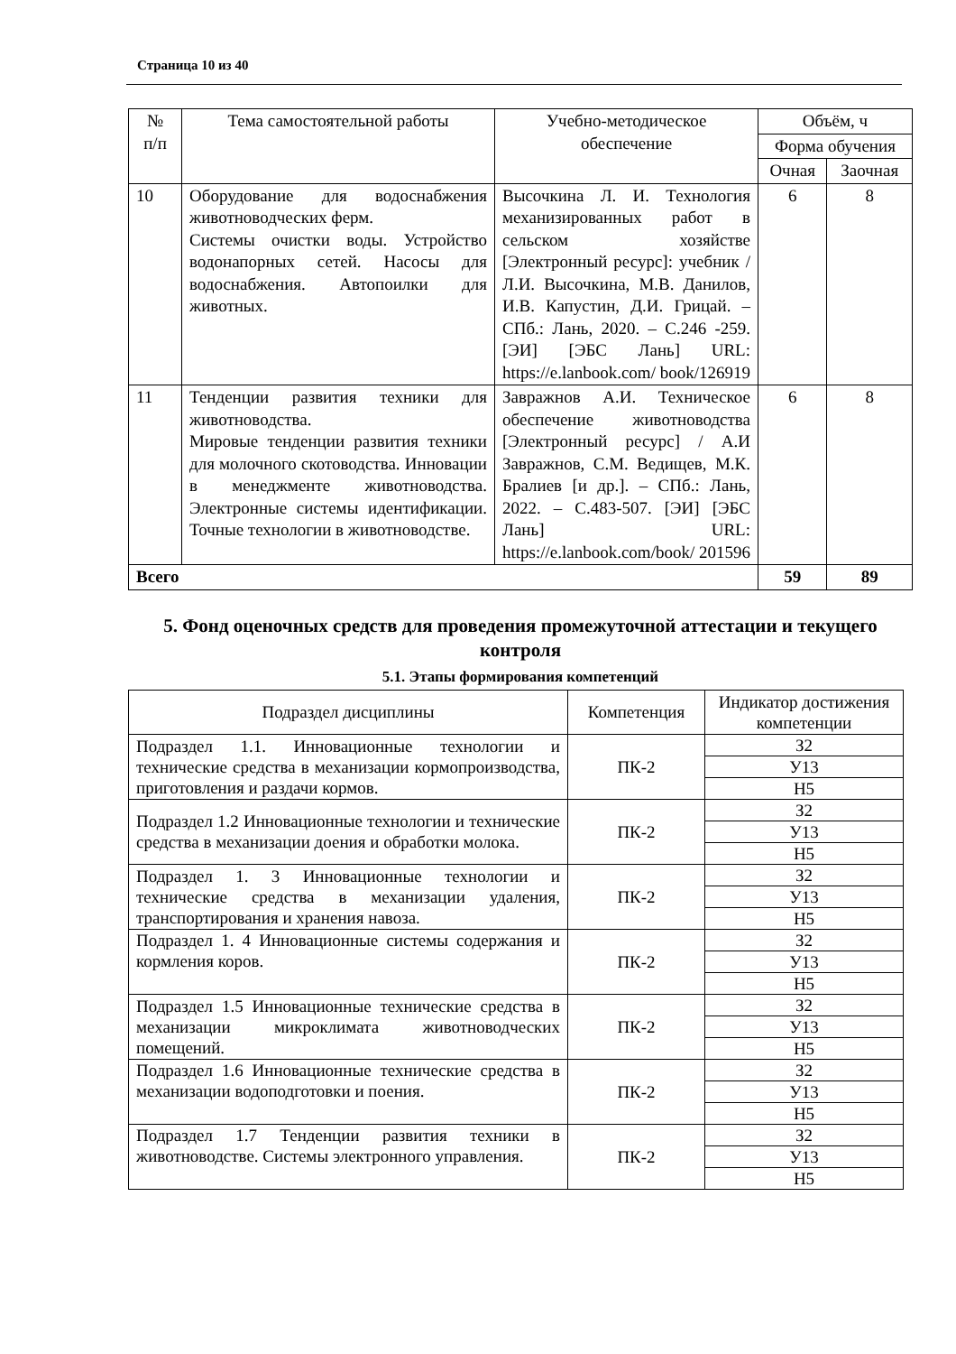Страница 10 из 40
| № п/п | Тема самостоятельной работы | Учебно-методическое обеспечение | Объём, ч | |
| --- | --- | --- | --- | --- |
| | | | Форма обучения | |
| | | | Очная | Заочная |
| 10 | Оборудование для водоснабжения животноводческих ферм. Системы очистки воды. Устройство водонапорных сетей. Насосы для водоснабжения. Автопоилки для животных. | Высочкина Л. И. Технология механизированных работ в сельском хозяйстве [Электронный ресурс]: учебник / Л.И. Высочкина, М.В. Данилов, И.В. Капустин, Д.И. Грицай. – СПб.: Лань, 2020. – С.246 -259. [ЭИ] [ЭБС Лань] URL: https://e.lanbook.com/ book/126919 | 6 | 8 |
| 11 | Тенденции развития техники для животноводства. Мировые тенденции развития техники для молочного скотоводства. Инновации в менеджменте животноводства. Электронные системы идентификации. Точные технологии в животноводстве. | Завражнов А.И. Техническое обеспечение животноводства [Электронный ресурс] / А.И Завражнов, С.М. Ведищев, М.К. Бралиев [и др.]. – СПб.: Лань, 2022. – С.483-507. [ЭИ] [ЭБС Лань] URL: https://e.lanbook.com/book/ 201596 | 6 | 8 |
| Всего | | | 59 | 89 |
5. Фонд оценочных средств для проведения промежуточной аттестации и текущего контроля
5.1. Этапы формирования компетенций
| Подраздел дисциплины | Компетенция | Индикатор достижения компетенции |
| Подраздел 1.1. Инновационные технологии и технические средства в механизации кормопроизводства, приготовления и раздачи кормов. | ПК-2 | З2 |
| | | У13 |
| | | Н5 |
| Подраздел 1.2 Инновационные технологии и технические средства в механизации доения и обработки молока. | ПК-2 | З2 |
| | | У13 |
| | | Н5 |
| Подраздел 1. 3 Инновационные технологии и технические средства в механизации удаления, транспортирования и хранения навоза. | ПК-2 | З2 |
| | | У13 |
| | | Н5 |
| Подраздел 1. 4 Инновационные системы содержания и кормления коров. | ПК-2 | З2 |
| | | У13 |
| | | Н5 |
| Подраздел 1.5 Инновационные технические средства в механизации микроклимата животноводческих помещений. | ПК-2 | З2 |
| | | У13 |
| | | Н5 |
| Подраздел 1.6 Инновационные технические средства в механизации водоподготовки и поения. | ПК-2 | З2 |
| | | У13 |
| | | Н5 |
| Подраздел 1.7 Тенденции развития техники в животноводстве. Системы электронного управления. | ПК-2 | З2 |
| | | У13 |
| | | Н5 |